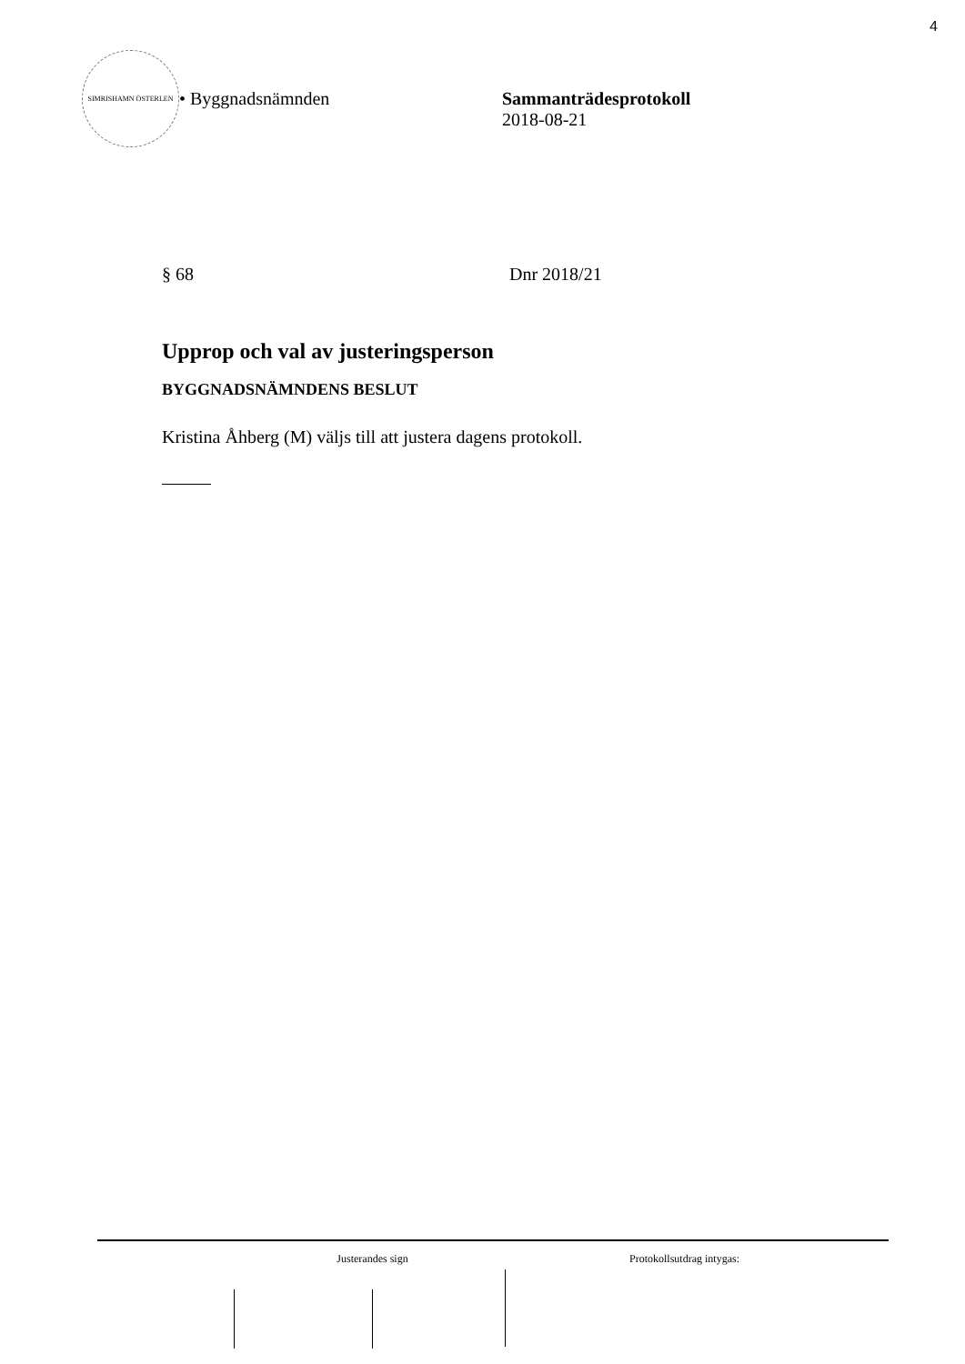4
SIMRISHAMN ÖSTERLEN
• Byggnadsnämnden Sammanträdesprotokoll
2018-08-21
§ 68 Dnr 2018/21
Upprop och val av justeringsperson
BYGGNADSNÄMNDENS BESLUT
Kristina Åhberg (M) väljs till att justera dagens protokoll.
Justerandes sign Protokollsutdrag intygas: